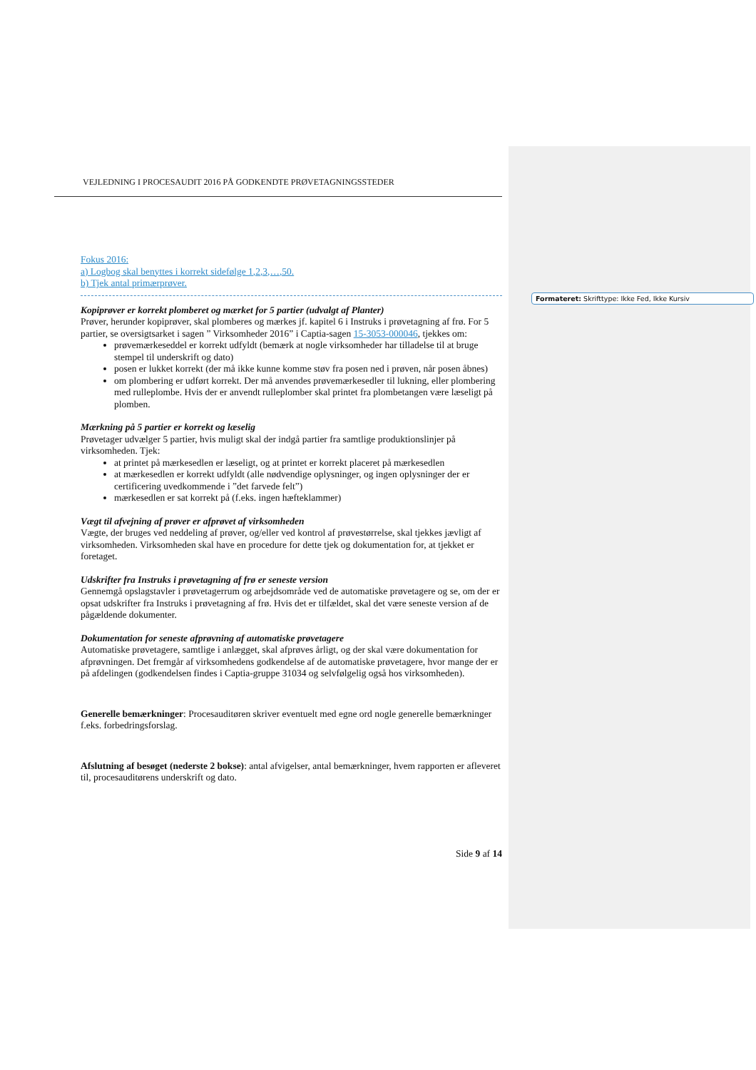VEJLEDNING I PROCESAUDIT 2016 PÅ GODKENDTE PRØVETAGNINGSSTEDER
Fokus 2016:
a) Logbog skal benyttes i korrekt sidefølge 1,2,3,…,50.
b) Tjek antal primærprøver.
Kopiprøver er korrekt plomberet og mærket for 5 partier (udvalgt af Planter)
Prøver, herunder kopiprøver, skal plomberes og mærkes jf. kapitel 6 i Instruks i prøvetagning af frø. For 5 partier, se oversigtsarket i sagen ” Virksomheder 2016” i Captia-sagen 15-3053-000046, tjekkes om:
prøvemærkeseddel er korrekt udfyldt (bemærk at nogle virksomheder har tilladelse til at bruge stempel til underskrift og dato)
posen er lukket korrekt (der må ikke kunne komme støv fra posen ned i prøven, når posen åbnes)
om plombering er udført korrekt. Der må anvendes prøvemærkesedler til lukning, eller plombering med rulleplombe. Hvis der er anvendt rulleplomber skal printet fra plombetangen være læseligt på plomben.
Mærkning på 5 partier er korrekt og læselig
Prøvetager udvælger 5 partier, hvis muligt skal der indgå partier fra samtlige produktionslinjer på virksomheden. Tjek:
at printet på mærkesedlen er læseligt, og at printet er korrekt placeret på mærkesedlen
at mærkesedlen er korrekt udfyldt (alle nødvendige oplysninger, og ingen oplysninger der er certificering uvedkommende i ”det farvede felt”)
mærkesedlen er sat korrekt på (f.eks. ingen hæfteklammer)
Vægt til afvejning af prøver er afprøvet af virksomheden
Vægte, der bruges ved neddeling af prøver, og/eller ved kontrol af prøvestørrelse, skal tjekkes jævligt af virksomheden. Virksomheden skal have en procedure for dette tjek og dokumentation for, at tjekket er foretaget.
Udskrifter fra Instruks i prøvetagning af frø er seneste version
Gennemgå opslagstavler i prøvetagerrum og arbejdsområde ved de automatiske prøvetagere og se, om der er opsat udskrifter fra Instruks i prøvetagning af frø. Hvis det er tilfældet, skal det være seneste version af de pågældende dokumenter.
Dokumentation for seneste afprøvning af automatiske prøvetagere
Automatiske prøvetagere, samtlige i anlægget, skal afprøves årligt, og der skal være dokumentation for afprøvningen. Det fremgår af virksomhedens godkendelse af de automatiske prøvetagere, hvor mange der er på afdelingen (godkendelsen findes i Captia-gruppe 31034 og selvfølgelig også hos virksomheden).
Generelle bemærkninger: Procesauditøren skriver eventuelt med egne ord nogle generelle bemærkninger f.eks. forbedringsforslag.
Afslutning af besøget (nederste 2 bokse): antal afvigelser, antal bemærkninger, hvem rapporten er afleveret til, procesauditørens underskrift og dato.
Side 9 af 14
Formateret: Skrifttype: Ikke Fed, Ikke Kursiv